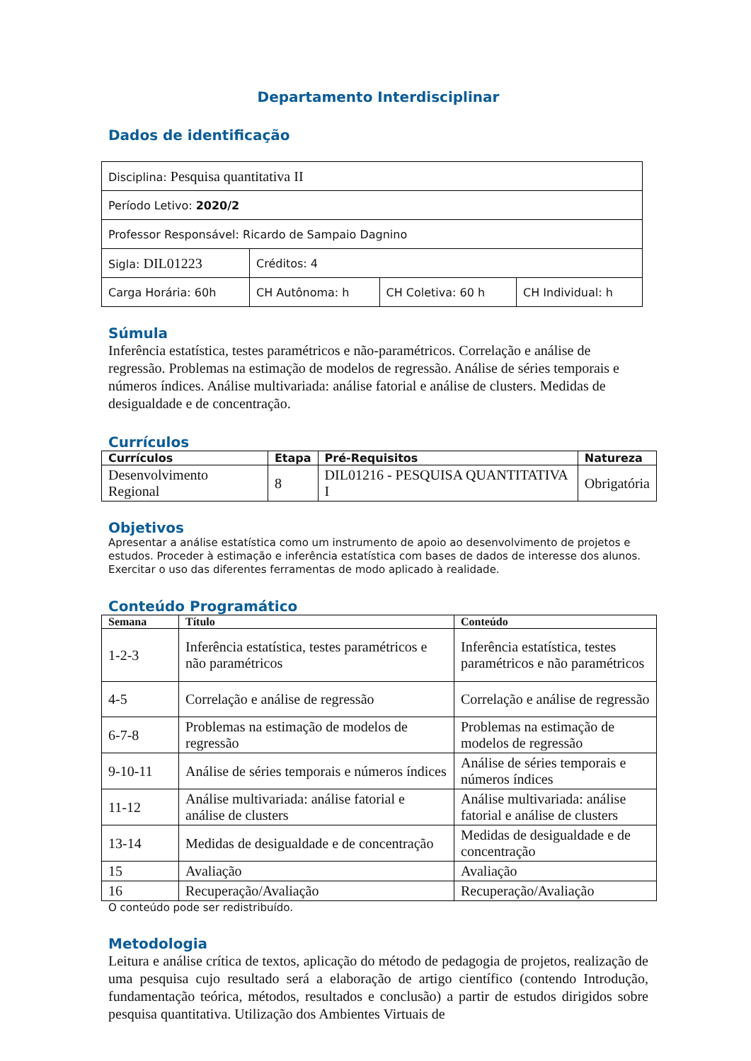Departamento Interdisciplinar
Dados de identificação
| Disciplina: Pesquisa quantitativa II | | | |
| Período Letivo: 2020/2 | | | |
| Professor Responsável: Ricardo de Sampaio Dagnino | | | |
| Sigla: DIL01223 | Créditos: 4 | | |
| Carga Horária: 60h | CH Autônoma: h | CH Coletiva: 60 h | CH Individual: h |
Súmula
Inferência estatística, testes paramétricos e não-paramétricos. Correlação e análise de regressão. Problemas na estimação de modelos de regressão. Análise de séries temporais e números índices. Análise multivariada: análise fatorial e análise de clusters. Medidas de desigualdade e de concentração.
Currículos
| Currículos | Etapa | Pré-Requisitos | Natureza |
| --- | --- | --- | --- |
| Desenvolvimento Regional | 8 | DIL01216 - PESQUISA QUANTITATIVA I | Obrigatória |
Objetivos
Apresentar a análise estatística como um instrumento de apoio ao desenvolvimento de projetos e estudos. Proceder à estimação e inferência estatística com bases de dados de interesse dos alunos. Exercitar o uso das diferentes ferramentas de modo aplicado à realidade.
Conteúdo Programático
| Semana | Título | Conteúdo |
| --- | --- | --- |
| 1-2-3 | Inferência estatística, testes paramétricos e não paramétricos | Inferência estatística, testes paramétricos e não paramétricos |
| 4-5 | Correlação e análise de regressão | Correlação e análise de regressão |
| 6-7-8 | Problemas na estimação de modelos de regressão | Problemas na estimação de modelos de regressão |
| 9-10-11 | Análise de séries temporais e números índices | Análise de séries temporais e números índices |
| 11-12 | Análise multivariada: análise fatorial e análise de clusters | Análise multivariada: análise fatorial e análise de clusters |
| 13-14 | Medidas de desigualdade e de concentração | Medidas de desigualdade e de concentração |
| 15 | Avaliação | Avaliação |
| 16 | Recuperação/Avaliação | Recuperação/Avaliação |
O conteúdo pode ser redistribuído.
Metodologia
Leitura e análise crítica de textos, aplicação do método de pedagogia de projetos, realização de uma pesquisa cujo resultado será a elaboração de artigo científico (contendo Introdução, fundamentação teórica, métodos, resultados e conclusão) a partir de estudos dirigidos sobre pesquisa quantitativa. Utilização dos Ambientes Virtuais de